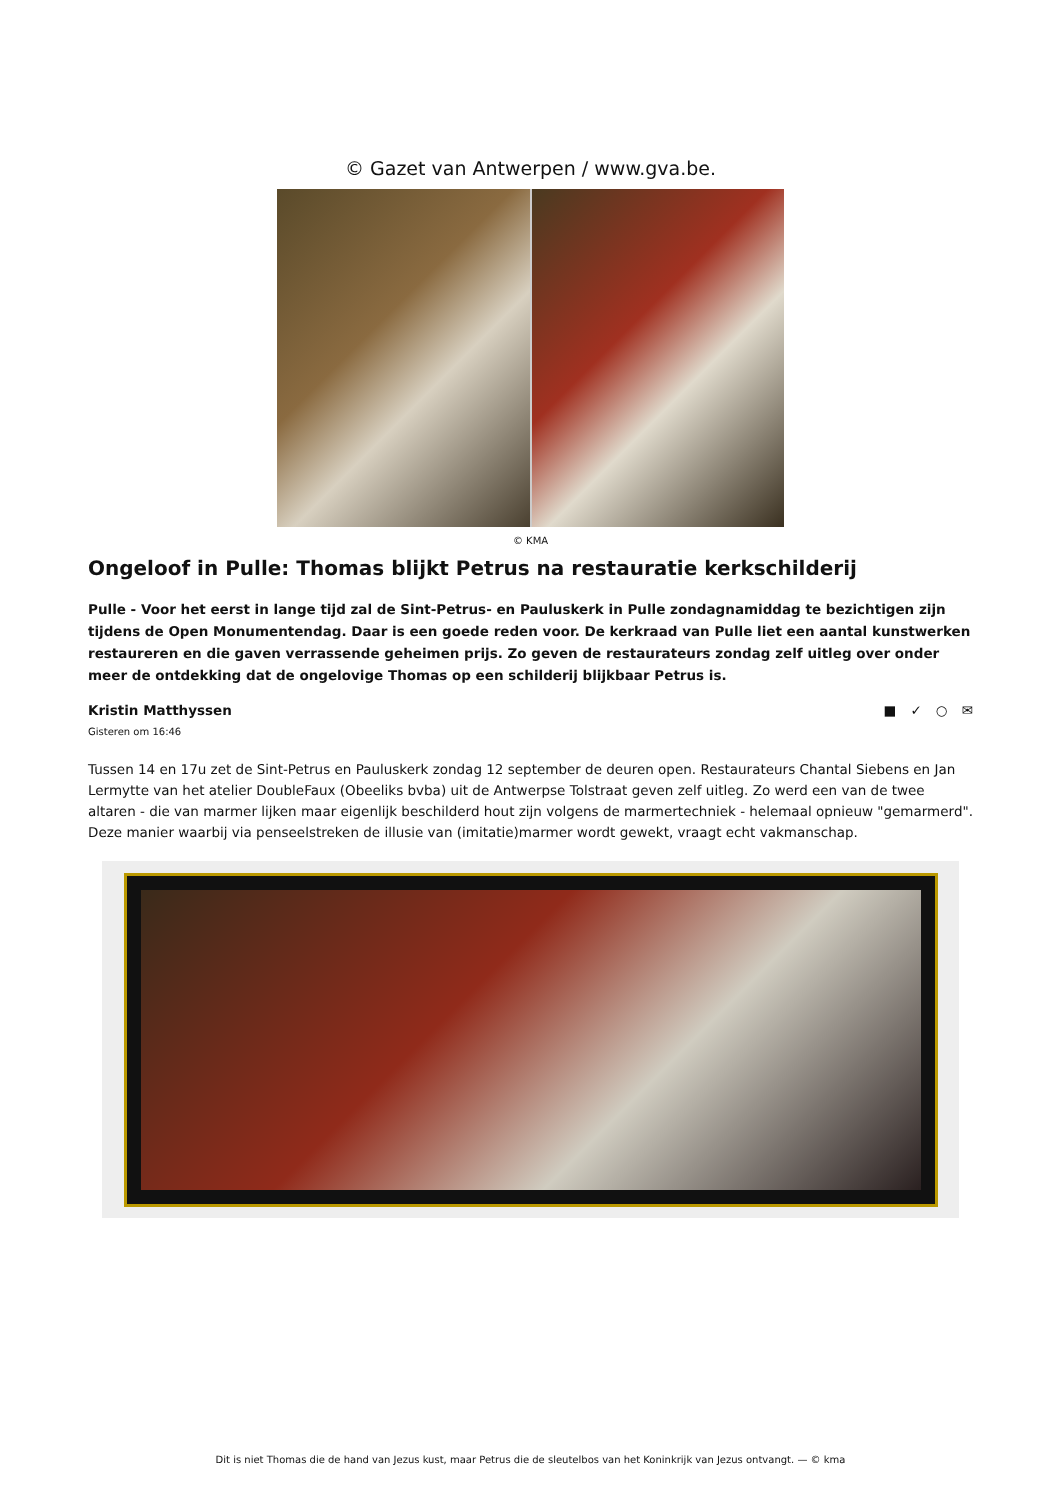© Gazet van Antwerpen / www.gva.be.
© KMA
Ongeloof in Pulle: Thomas blijkt Petrus na restauratie kerkschilderij
Pulle - Voor het eerst in lange tijd zal de Sint-Petrus- en Pauluskerk in Pulle zondagnamiddag te bezichtigen zijn tijdens de Open Monumentendag. Daar is een goede reden voor. De kerkraad van Pulle liet een aantal kunstwerken restaureren en die gaven verrassende geheimen prijs. Zo geven de restaurateurs zondag zelf uitleg over onder meer de ontdekking dat de ongelovige Thomas op een schilderij blijkbaar Petrus is.
Kristin Matthyssen ■ ✓ ○ ✉
Gisteren om 16:46
Tussen 14 en 17u zet de Sint-Petrus en Pauluskerk zondag 12 september de deuren open. Restaurateurs Chantal Siebens en Jan Lermytte van het atelier DoubleFaux (Obeeliks bvba) uit de Antwerpse Tolstraat geven zelf uitleg. Zo werd een van de twee altaren - die van marmer lijken maar eigenlijk beschilderd hout zijn volgens de marmertechniek - helemaal opnieuw "gemarmerd". Deze manier waarbij via penseelstreken de illusie van (imitatie)marmer wordt gewekt, vraagt echt vakmanschap.
Dit is niet Thomas die de hand van Jezus kust, maar Petrus die de sleutelbos van het Koninkrijk van Jezus ontvangt. — © kma